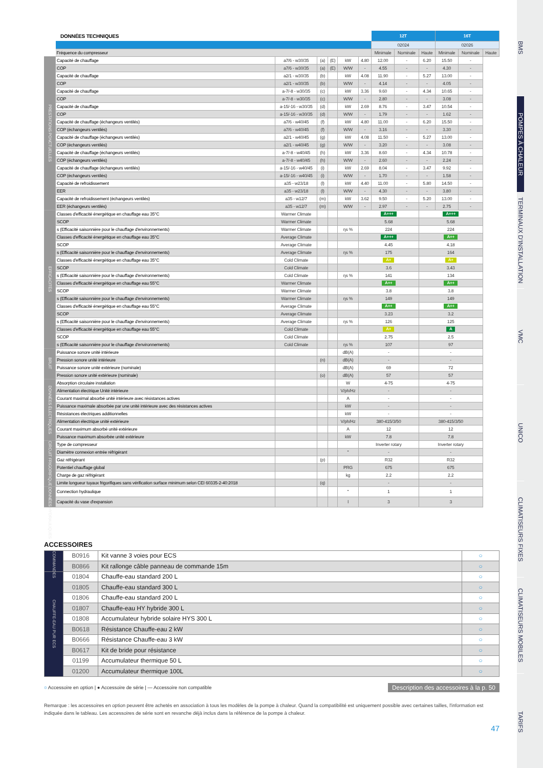| DONNÉES TECHNIQUES | | | | | | | 12T | | | 16T | | |
| | | | | | | | 02024 | | | 02026 | | |
| | Fréquence du compresseur | | | | | | Minimale | Nominale | Haute | Minimale | Nominale | Haute |
| PRESTATIONS PONCTUELLES | Capacité de chauffage | a7/6 - w30/35 | (a) | (E) | kW | 4.80 | 12.00 | - | 6.20 | 15.50 | - | |
| | COP | a7/6 - w30/35 | (a) | (E) | W/W | - | 4.55 | - | - | 4.30 | - | |
| | Capacité de chauffage | a2/1 - w30/35 | (b) | | kW | 4.08 | 11.90 | - | 5.27 | 13.00 | - | |
| | COP | a2/1 - w30/35 | (b) | | W/W | - | 4.14 | - | - | 4.05 | - | |
| | Capacité de chauffage | a-7/-8 - w30/35 | (c) | | kW | 3.36 | 9.60 | - | 4.34 | 10.65 | - | |
| | COP | a-7/-8 - w30/35 | (c) | | W/W | - | 2.80 | - | - | 3.08 | - | |
| | Capacité de chauffage | a-15/-16 - w30/35 | (d) | | kW | 2.69 | 8.76 | - | 3.47 | 10.54 | - | |
| | COP | a-15/-16 - w30/35 | (d) | | W/W | - | 1.79 | - | - | 1.62 | - | |
| | Capacité de chauffage (échangeurs ventilés) | a7/6 - w40/45 | (f) | | kW | 4.80 | 11.00 | - | 6.20 | 15.50 | - | |
| | COP (échangeurs ventilés) | a7/6 - w40/45 | (f) | | W/W | - | 3.16 | - | - | 3.30 | - | |
| | Capacité de chauffage (échangeurs ventilés) | a2/1 - w40/45 | (g) | | kW | 4.08 | 11.50 | - | 5.27 | 13.00 | - | |
| | COP (échangeurs ventilés) | a2/1 - w40/45 | (g) | | W/W | - | 3.20 | - | - | 3.08 | - | |
| | Capacité de chauffage (échangeurs ventilés) | a-7/-8 - w40/45 | (h) | | kW | 3.36 | 8.60 | - | 4.34 | 10.78 | - | |
| | COP (échangeurs ventilés) | a-7/-8 - w40/45 | (h) | | W/W | - | 2.60 | - | - | 2.24 | - | |
| | Capacité de chauffage (échangeurs ventilés) | a-15/-16 - w40/45 | (i) | | kW | 2.69 | 8.04 | - | 3.47 | 9.92 | - | |
| | COP (échangeurs ventilés) | a-15/-16 - w40/45 | (i) | | W/W | - | 1.70 | - | - | 1.58 | - | |
| | Capacité de refroidissement | a35 - w23/18 | (l) | | kW | 4.40 | 11.00 | - | 5.80 | 14.50 | - | |
| | EER | a35 - w23/18 | (l) | | W/W | - | 4.30 | - | - | 3.80 | - | |
| | Capacité de refroidissement (échangeurs ventilés) | a35 - w12/7 | (m) | | kW | 3.62 | 9.50 | - | 5.20 | 13.00 | - | |
| | EER (échangeurs ventilés) | a35 - w12/7 | (m) | | W/W | - | 2.97 | - | - | 2.75 | - | |
| EFFICACITÉS | Classes d'efficacité énergétique en chauffage eau 35°C | Warmer Climate | | | | A+++ | | | A+++ | | | |
| | SCOP | Warmer Climate | | | | 5.68 | | | 5.68 | | | |
| | s (Efficacité saisonnière pour le chauffage d'environnements) | Warmer Climate | | | ηs % | 224 | | | 224 | | | |
| | Classes d'efficacité énergétique en chauffage eau 35°C | Average Climate | | | | A+++ | | | A++ | | | |
| | SCOP | Average Climate | | | | 4.45 | | | 4.18 | | | |
| | s (Efficacité saisonnière pour le chauffage d'environnements) | Average Climate | | | ηs % | 175 | | | 164 | | | |
| | Classes d'efficacité énergétique en chauffage eau 35°C | Cold Climate | | | | A+ | | | A+ | | | |
| | SCOP | Cold Climate | | | | 3.6 | | | 3.43 | | | |
| | s (Efficacité saisonnière pour le chauffage d'environnements) | Cold Climate | | | ηs % | 141 | | | 134 | | | |
| | Classes d'efficacité énergétique en chauffage eau 55°C | Warmer Climate | | | | A++ | | | A++ | | | |
| | SCOP | Warmer Climate | | | | 3.8 | | | 3.8 | | | |
| | s (Efficacité saisonnière pour le chauffage d'environnements) | Warmer Climate | | | ηs % | 149 | | | 149 | | | |
| | Classes d'efficacité énergétique en chauffage eau 55°C | Average Climate | | | | A++ | | | A++ | | | |
| | SCOP | Average Climate | | | | 3.23 | | | 3.2 | | | |
| | s (Efficacité saisonnière pour le chauffage d'environnements) | Average Climate | | | ηs % | 126 | | | 125 | | | |
| | Classes d'efficacité énergétique en chauffage eau 55°C | Cold Climate | | | | A+ | | | A | | | |
| | SCOP | Cold Climate | | | | 2.75 | | | 2.5 | | | |
| | s (Efficacité saisonnière pour le chauffage d'environnements) | Cold Climate | | | ηs % | 107 | | | 97 | | | |
| BRUIT | Puissance sonore unité intérieure | | | | dB(A) | - | | | - | | | |
| | Pression sonore unité intérieure | | (n) | | dB(A) | - | | | - | | | |
| | Puissance sonore unité extérieure (nominale) | | | | dB(A) | 69 | | | 72 | | | |
| | Pression sonore unité extérieure (nominale) | | (o) | | dB(A) | 57 | | | 57 | | | |
| DONNÉES ÉLECTRIQUES | Absorption circulaire installation | | | | W | 4-75 | | | 4-75 | | | |
| | Alimentation électrique Unité intérieure | | | | V/ph/Hz | - | | | - | | | |
| | Courant maximal absorbé unité intérieure avec résistances actives | | | | A | - | | | - | | | |
| | Puissance maximale absorbée par une unité intérieure avec des résistances actives | | | | kW | - | | | - | | | |
| | Résistances électriques additionnelles | | | | kW | - | | | - | | | |
| | Alimentation électrique unité extérieure | | | | V/ph/Hz | 380-415/3/50 | | | 380-415/3/50 | | | |
| | Courant maximum absorbé unité extérieure | | | | A | 12 | | | 12 | | | |
| | Puissance maximum absorbée unité extérieure | | | | kW | 7.8 | | | 7.8 | | | |
| CIRCUIT FRIGORIFIQUE | Type de compresseur | | | | | Inverter rotary | | | Inverter rotary | | | |
| | Diamètre connexion entrée réfrigérant | | | | " | - | | | - | | | |
| | Gaz réfrigérant | | (p) | | | R32 | | | R32 | | | |
| | Potentiel chauffage global | | | | PRG | 675 | | | 675 | | | |
| | Charge de gaz réfrigérant | | | | kg | 2.2 | | | 2.2 | | | |
| | Limite longueur tuyaux frigorifiques sans vérification surface minimum selon CEI 60335-2-40:2018 | | (q) | | | - | | | - | | | |
| DONNÉES HYDRAULIQUES | Connection hydraulique | | | | " | 1 | | | 1 | | | |
| | Capacité du vase d'expansion | | | | l | 3 | | | 3 | | | |
ACCESSOIRES
| COMMANDES | B0916 | Kit vanne 3 voies pour ECS | ○ |
| | B0866 | Kit rallonge câble panneau de commande 15m | ○ |
| CHAUFFE-EAU PUR ECS | 01804 | Chauffe-eau standard 200 L | ○ |
| | 01805 | Chauffe-eau standard 300 L | ○ |
| | 01806 | Chauffe-eau standard 200 L | ○ |
| | 01807 | Chauffe-eau HY hybride 300 L | ○ |
| | 01808 | Accumulateur hybride solaire HYS 300 L | ○ |
| | B0618 | Résistance Chauffe-eau 2 kW | ○ |
| | B0666 | Résistance Chauffe-eau 3 kW | ○ |
| | B0617 | Kit de bride pour résistance | ○ |
| | 01199 | Accumulateur thermique 50 L | ○ |
| | 01200 | Accumulateur thermique 100L | ○ |
○ Accessoire en option | ● Accessoire de série | — Accessoire non compatible Description des accessoires à la p. 50
Remarque : les accessoires en option peuvent être achetés en association à tous les modèles de la pompe à chaleur. Quand la compatibilité est uniquement possible avec certaines tailles, l'information est indiquée dans le tableau. Les accessoires de série sont en revanche déjà inclus dans la référence de la pompe à chaleur.
47
BMS
POMPES À CHALEUR
TERMINAUX D'INSTALLATION
VMC
UNICO
CLIMATISEURS FIXES
CLIMATISEURS MOBILES
TARIFS